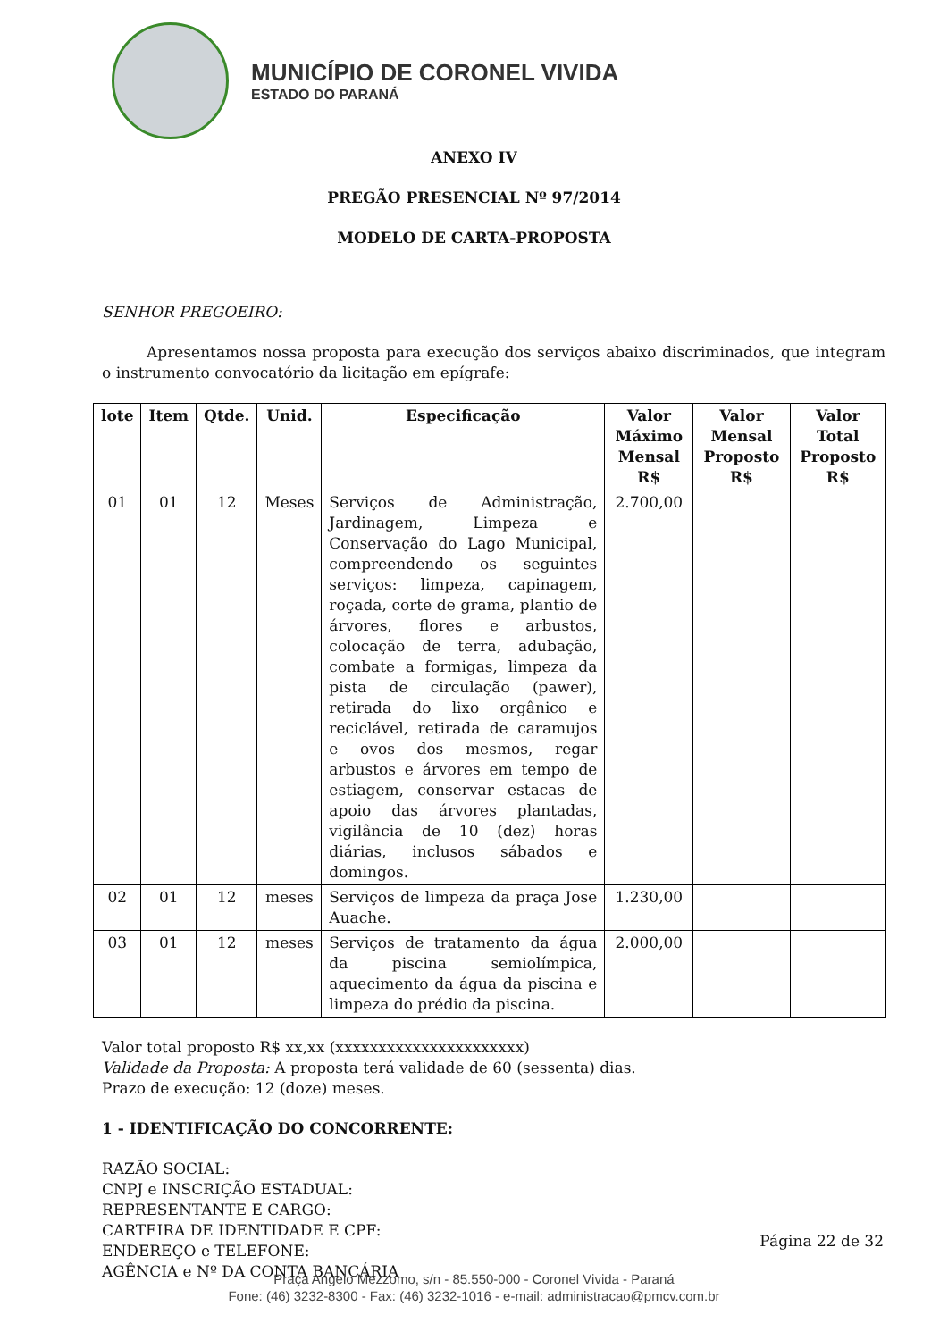MUNICÍPIO DE CORONEL VIVIDA
ESTADO DO PARANÁ
ANEXO IV
PREGÃO PRESENCIAL Nº 97/2014
MODELO DE CARTA-PROPOSTA
SENHOR PREGOEIRO:
Apresentamos nossa proposta para execução dos serviços abaixo discriminados, que integram o instrumento convocatório da licitação em epígrafe:
| lote | Item | Qtde. | Unid. | Especificação | Valor Máximo Mensal R$ | Valor Mensal Proposto R$ | Valor Total Proposto R$ |
| --- | --- | --- | --- | --- | --- | --- | --- |
| 01 | 01 | 12 | Meses | Serviços de Administração, Jardinagem, Limpeza e Conservação do Lago Municipal, compreendendo os seguintes serviços: limpeza, capinagem, roçada, corte de grama, plantio de árvores, flores e arbustos, colocação de terra, adubação, combate a formigas, limpeza da pista de circulação (pawer), retirada do lixo orgânico e reciclável, retirada de caramujos e ovos dos mesmos, regar arbustos e árvores em tempo de estiagem, conservar estacas de apoio das árvores plantadas, vigilância de 10 (dez) horas diárias, inclusos sábados e domingos. | 2.700,00 | | |
| 02 | 01 | 12 | meses | Serviços de limpeza da praça Jose Auache. | 1.230,00 | | |
| 03 | 01 | 12 | meses | Serviços de tratamento da água da piscina semiolímpica, aquecimento da água da piscina e limpeza do prédio da piscina. | 2.000,00 | | |
Valor total proposto R$ xx,xx (xxxxxxxxxxxxxxxxxxxxxx)
Validade da Proposta: A proposta terá validade de 60 (sessenta) dias.
Prazo de execução: 12 (doze) meses.
1 - IDENTIFICAÇÃO DO CONCORRENTE:
RAZÃO SOCIAL:
CNPJ e INSCRIÇÃO ESTADUAL:
REPRESENTANTE E CARGO:
CARTEIRA DE IDENTIDADE E CPF:
ENDEREÇO e TELEFONE:
AGÊNCIA e Nº DA CONTA BANCÁRIA
Página 22 de 32
Praça Angelo Mezzomo, s/n - 85.550-000 - Coronel Vivida - Paraná
Fone: (46) 3232-8300 - Fax: (46) 3232-1016 - e-mail: administracao@pmcv.com.br